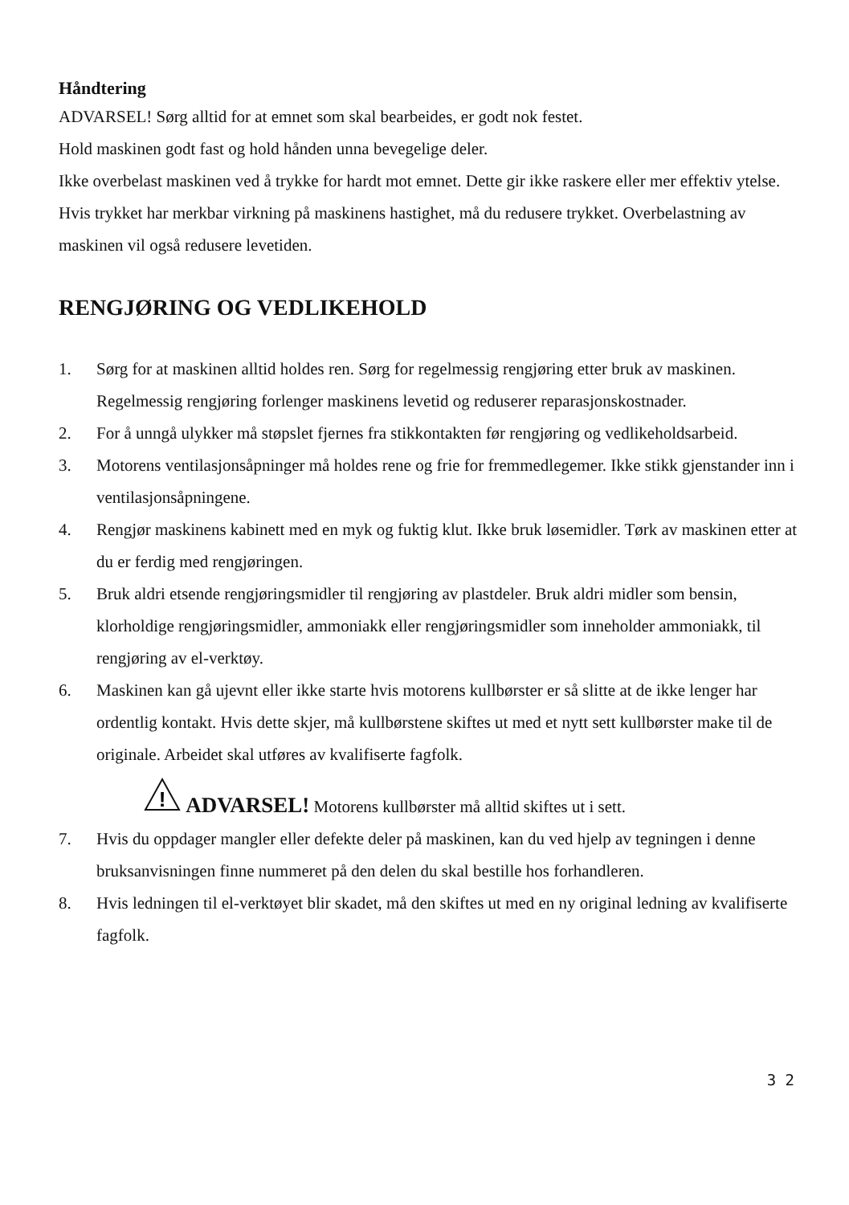Håndtering
ADVARSEL! Sørg alltid for at emnet som skal bearbeides, er godt nok festet.
Hold maskinen godt fast og hold hånden unna bevegelige deler.
Ikke overbelast maskinen ved å trykke for hardt mot emnet. Dette gir ikke raskere eller mer effektiv ytelse. Hvis trykket har merkbar virkning på maskinens hastighet, må du redusere trykket. Overbelastning av maskinen vil også redusere levetiden.
RENGJØRING OG VEDLIKEHOLD
1. Sørg for at maskinen alltid holdes ren. Sørg for regelmessig rengjøring etter bruk av maskinen. Regelmessig rengjøring forlenger maskinens levetid og reduserer reparasjonskostnader.
2. For å unngå ulykker må støpslet fjernes fra stikkontakten før rengjøring og vedlikeholdsarbeid.
3. Motorens ventilasjonsåpninger må holdes rene og frie for fremmedlegemer. Ikke stikk gjenstander inn i ventilasjonsåpningene.
4. Rengjør maskinens kabinett med en myk og fuktig klut. Ikke bruk løsemidler. Tørk av maskinen etter at du er ferdig med rengjøringen.
5. Bruk aldri etsende rengjøringsmidler til rengjøring av plastdeler. Bruk aldri midler som bensin, klorholdige rengjøringsmidler, ammoniakk eller rengjøringsmidler som inneholder ammoniakk, til rengjøring av el-verktøy.
6. Maskinen kan gå ujevnt eller ikke starte hvis motorens kullbørster er så slitte at de ikke lenger har ordentlig kontakt. Hvis dette skjer, må kullbørstene skiftes ut med et nytt sett kullbørster make til de originale. Arbeidet skal utføres av kvalifiserte fagfolk.
!
ADVARSEL! Motorens kullbørster må alltid skiftes ut i sett.
7. Hvis du oppdager mangler eller defekte deler på maskinen, kan du ved hjelp av tegningen i denne bruksanvisningen finne nummeret på den delen du skal bestille hos forhandleren.
8. Hvis ledningen til el-verktøyet blir skadet, må den skiftes ut med en ny original ledning av kvalifiserte fagfolk.
3 2